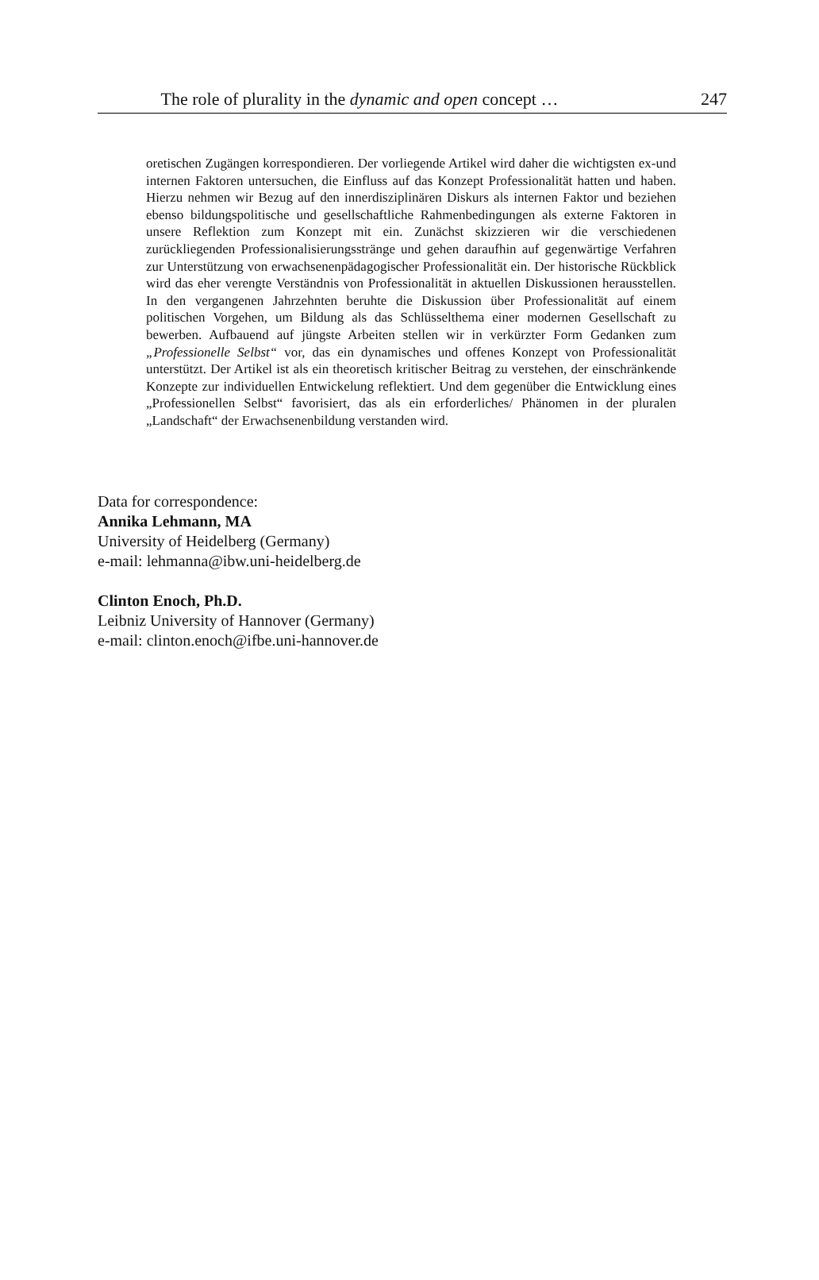The role of plurality in the dynamic and open concept …
247
oretischen Zugängen korrespondieren. Der vorliegende Artikel wird daher die wichtigsten ex-und internen Faktoren untersuchen, die Einfluss auf das Konzept Professionalität hatten und haben. Hierzu nehmen wir Bezug auf den innerdiszipli­nären Diskurs als internen Faktor und beziehen ebenso bildungspolitische und ge­sellschaftliche Rahmenbedingungen als externe Faktoren in unsere Reflektion zum Konzept mit ein. Zunächst skizzieren wir die verschiedenen zurückliegenden Pro­fessionalisierungsstränge und gehen daraufhin auf gegenwärtige Verfahren zur Un­terstützung von erwachsenenpädagogischer Professionalität ein. Der historische Rückblick wird das eher verengte Verständnis von Professionalität in aktuellen Diskussionen herausstellen. In den vergangenen Jahrzehnten beruhte die Diskussi­on über Professionalität auf einem politischen Vorgehen, um Bildung als das Schlüsselthema einer modernen Gesellschaft zu bewerben. Aufbauend auf jüngste Arbeiten stellen wir in verkürzter Form Gedanken zum „Professionelle Selbst“ vor, das ein dynamisches und offenes Konzept von Professionalität unterstützt. Der Artikel ist als ein theoretisch kritischer Beitrag zu verstehen, der einschränkende Konzepte zur individuellen Entwickelung reflektiert. Und dem gegenüber die Ent­wicklung eines „Professionellen Selbst“ favorisiert, das als ein erforderliches/ Phänomen in der pluralen „Landschaft“ der Erwachsenenbildung verstanden wird.
Data for correspondence:
Annika Lehmann, MA
University of Heidelberg (Germany)
e-mail: lehmanna@ibw.uni-heidelberg.de
Clinton Enoch, Ph.D.
Leibniz University of Hannover (Germany)
e-mail: clinton.enoch@ifbe.uni-hannover.de